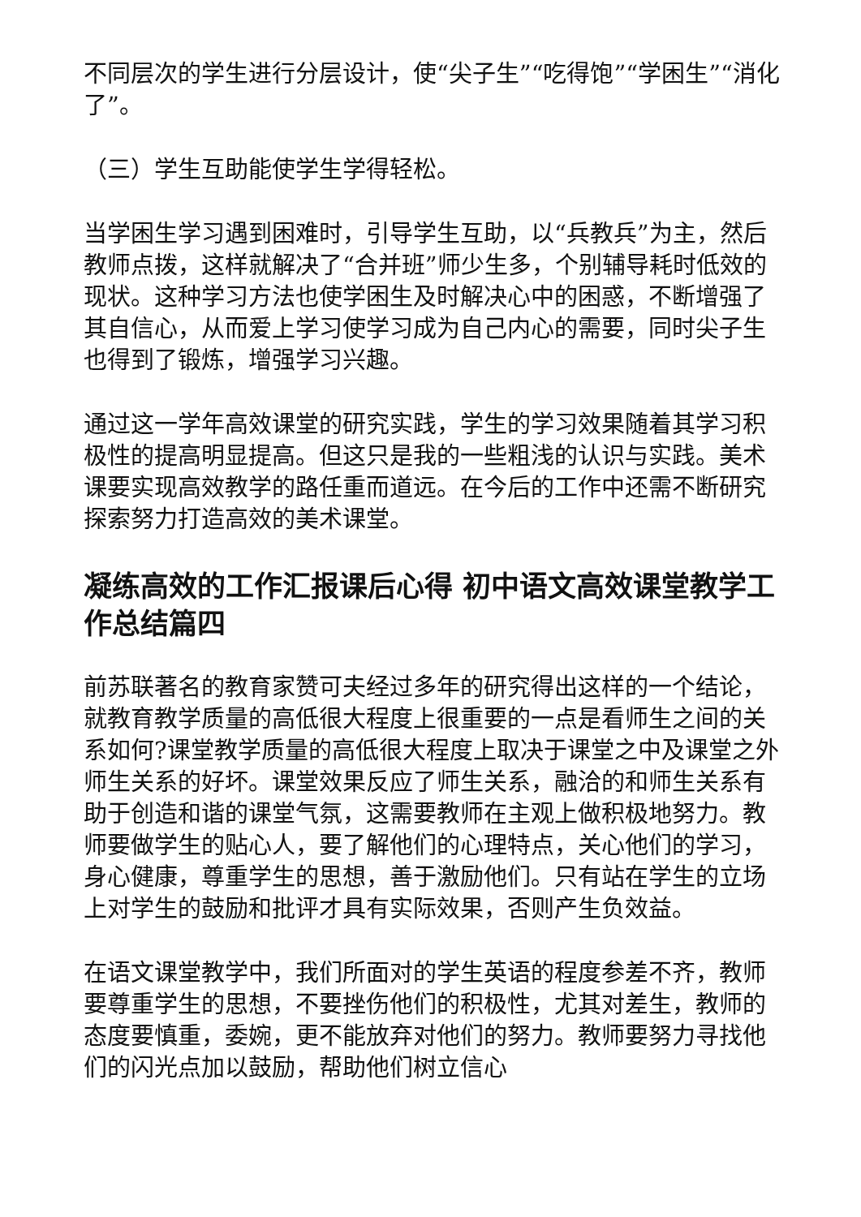不同层次的学生进行分层设计，使“尖子生”“吃得饱”“学困生”“消化了”。
（三）学生互助能使学生学得轻松。
当学困生学习遇到困难时，引导学生互助，以“兵教兵”为主，然后教师点拨，这样就解决了“合并班”师少生多，个别辅导耗时低效的现状。这种学习方法也使学困生及时解决心中的困惑，不断增强了其自信心，从而爱上学习使学习成为自己内心的需要，同时尖子生也得到了锻炼，增强学习兴趣。
通过这一学年高效课堂的研究实践，学生的学习效果随着其学习积极性的提高明显提高。但这只是我的一些粗浅的认识与实践。美术课要实现高效教学的路任重而道远。在今后的工作中还需不断研究探索努力打造高效的美术课堂。
凝练高效的工作汇报课后心得 初中语文高效课堂教学工作总结篇四
前苏联著名的教育家赞可夫经过多年的研究得出这样的一个结论，就教育教学质量的高低很大程度上很重要的一点是看师生之间的关系如何?课堂教学质量的高低很大程度上取决于课堂之中及课堂之外师生关系的好坏。课堂效果反应了师生关系，融洽的和师生关系有助于创造和谐的课堂气氛，这需要教师在主观上做积极地努力。教师要做学生的贴心人，要了解他们的心理特点，关心他们的学习，身心健康，尊重学生的思想，善于激励他们。只有站在学生的立场上对学生的鼓励和批评才具有实际效果，否则产生负效益。
在语文课堂教学中，我们所面对的学生英语的程度参差不齐，教师要尊重学生的思想，不要挫伤他们的积极性，尤其对差生，教师的态度要慎重，委婉，更不能放弃对他们的努力。教师要努力寻找他们的闪光点加以鼓励，帮助他们树立信心